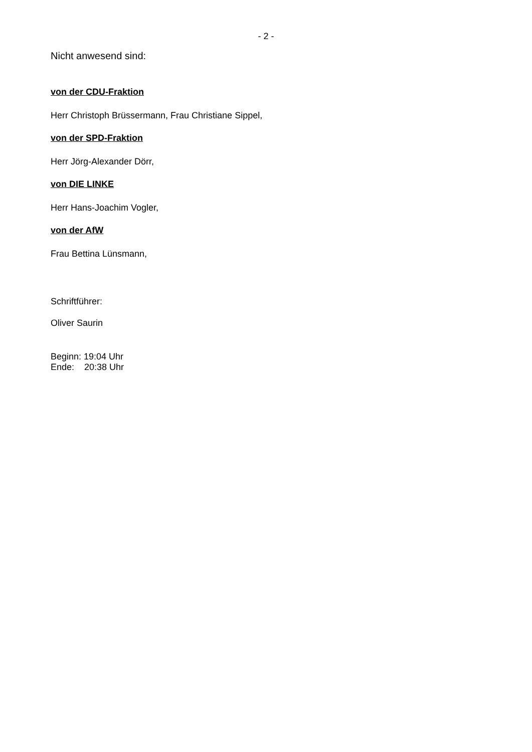- 2 -
Nicht anwesend sind:
von der CDU-Fraktion
Herr Christoph Brüssermann, Frau Christiane Sippel,
von der SPD-Fraktion
Herr Jörg-Alexander Dörr,
von DIE LINKE
Herr Hans-Joachim Vogler,
von der AfW
Frau Bettina Lünsmann,
Schriftführer:
Oliver Saurin
Beginn: 19:04 Uhr
Ende: 20:38 Uhr